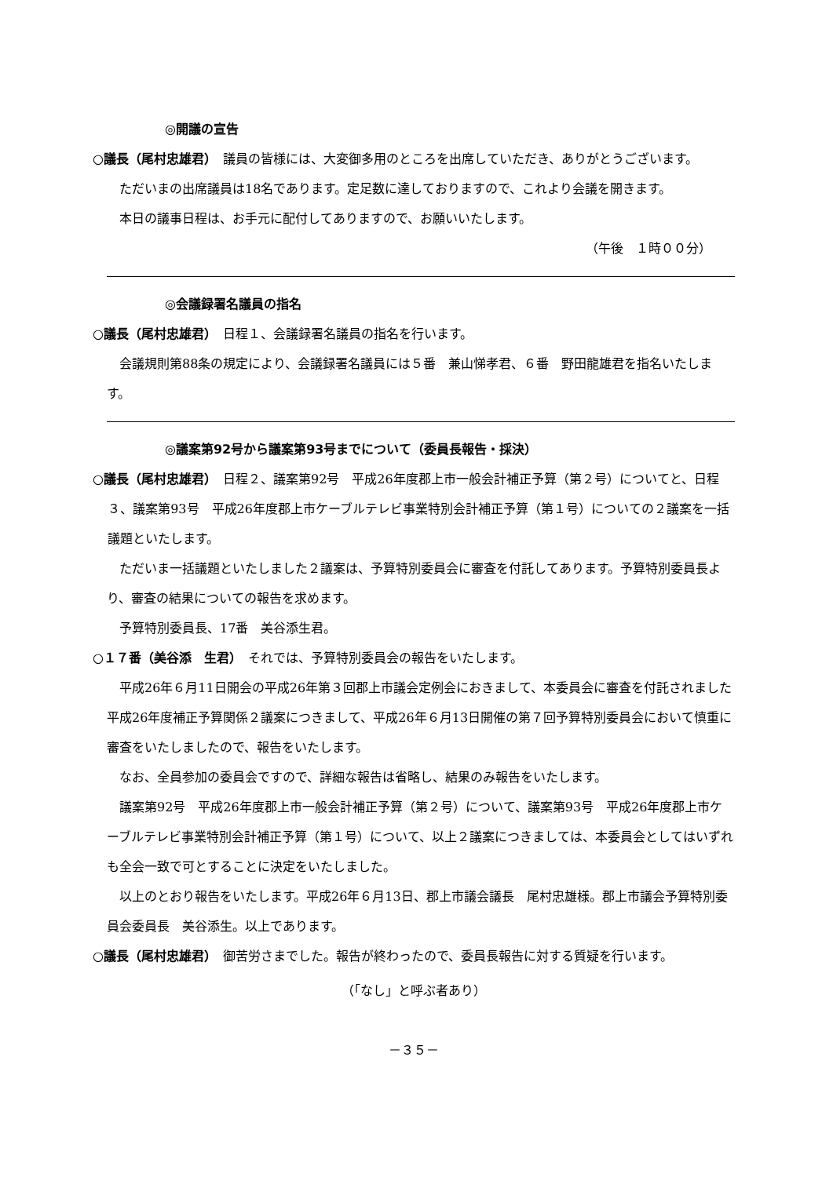◎開議の宣告
○議長（尾村忠雄君）　議員の皆様には、大変御多用のところを出席していただき、ありがとうございます。
ただいまの出席議員は18名であります。定足数に達しておりますので、これより会議を開きます。
本日の議事日程は、お手元に配付してありますので、お願いいたします。
（午後　１時００分）
◎会議録署名議員の指名
○議長（尾村忠雄君）　日程１、会議録署名議員の指名を行います。
会議規則第88条の規定により、会議録署名議員には５番　兼山悌孝君、６番　野田龍雄君を指名いたします。
◎議案第92号から議案第93号までについて（委員長報告・採決）
○議長（尾村忠雄君）　日程２、議案第92号　平成26年度郡上市一般会計補正予算（第２号）についてと、日程３、議案第93号　平成26年度郡上市ケーブルテレビ事業特別会計補正予算（第１号）についての２議案を一括議題といたします。
ただいま一括議題といたしました２議案は、予算特別委員会に審査を付託してあります。予算特別委員長より、審査の結果についての報告を求めます。
予算特別委員長、17番　美谷添生君。
○１７番（美谷添　生君）　それでは、予算特別委員会の報告をいたします。
平成26年６月11日開会の平成26年第３回郡上市議会定例会におきまして、本委員会に審査を付託されました平成26年度補正予算関係２議案につきまして、平成26年６月13日開催の第７回予算特別委員会において慎重に審査をいたしましたので、報告をいたします。
なお、全員参加の委員会ですので、詳細な報告は省略し、結果のみ報告をいたします。
議案第92号　平成26年度郡上市一般会計補正予算（第２号）について、議案第93号　平成26年度郡上市ケーブルテレビ事業特別会計補正予算（第１号）について、以上２議案につきましては、本委員会としてはいずれも全会一致で可とすることに決定をいたしました。
以上のとおり報告をいたします。平成26年６月13日、郡上市議会議長　尾村忠雄様。郡上市議会予算特別委員会委員長　美谷添生。以上であります。
○議長（尾村忠雄君）　御苦労さまでした。報告が終わったので、委員長報告に対する質疑を行います。
（「なし」と呼ぶ者あり）
－３５－